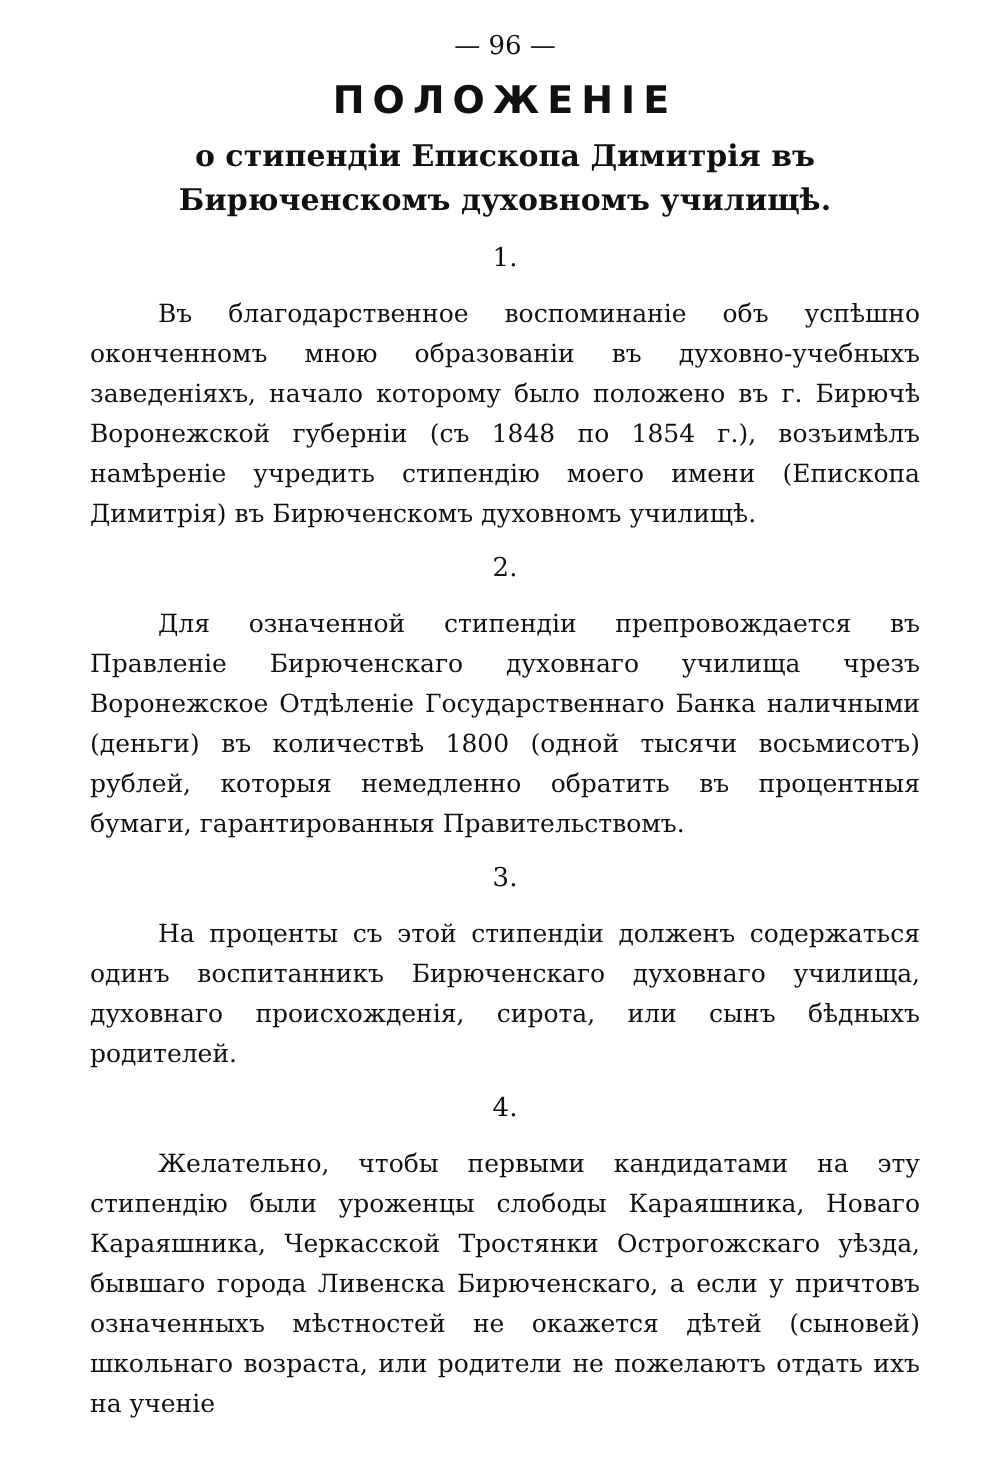— 96 —
ПОЛОЖЕНІЕ
о стипендіи Епископа Димитрія въ Бирюченскомъ духовномъ училищѣ.
1.
Въ благодарственное воспоминаніе объ успѣшно оконченномъ мною образованіи въ духовно-учебныхъ заведеніяхъ, начало которому было положено въ г. Бирючѣ Воронежской губерніи (съ 1848 по 1854 г.), возъимѣлъ намѣреніе учредить стипендію моего имени (Епископа Димитрія) въ Бирюченскомъ духовномъ училищѣ.
2.
Для означенной стипендіи препровождается въ Правленіе Бирюченскаго духовнаго училища чрезъ Воронежское Отдѣленіе Государственнаго Банка наличными (деньги) въ количествѣ 1800 (одной тысячи восьмисотъ) рублей, которыя немедленно обратить въ процентныя бумаги, гарантированныя Правительствомъ.
3.
На проценты съ этой стипендіи долженъ содержаться одинъ воспитанникъ Бирюченскаго духовнаго училища, духовнаго происхожденія, сирота, или сынъ бѣдныхъ родителей.
4.
Желательно, чтобы первыми кандидатами на эту стипендію были уроженцы слободы Караяшника, Новаго Караяшника, Черкасской Тростянки Острогожскаго уѣзда, бывшаго города Ливенска Бирюченскаго, а если у причтовъ означенныхъ мѣстностей не окажется дѣтей (сыновей) школьнаго возраста, или родители не пожелаютъ отдать ихъ на ученіе